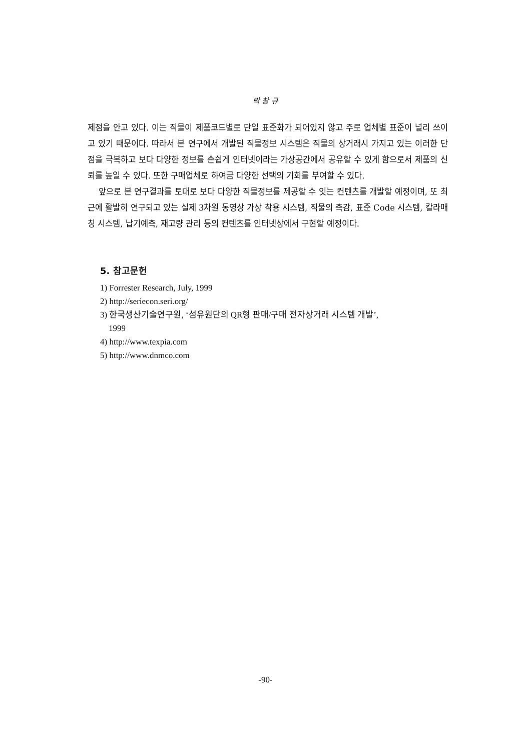박 창 규
제점을 안고 있다. 이는 직물이 제품코드별로 단일 표준화가 되어있지 않고 주로 업체별 표준이 널리 쓰이고 있기 때문이다. 따라서 본 연구에서 개발된 직물정보 시스템은 직물의 상거래시 가지고 있는 이러한 단점을 극복하고 보다 다양한 정보를 손쉽게 인터넷이라는 가상공간에서 공유할 수 있게 함으로서 제품의 신뢰를 높일 수 있다. 또한 구매업체로 하여금 다양한 선택의 기회를 부여할 수 있다.
앞으로 본 연구결과를 토대로 보다 다양한 직물정보를 제공할 수 잇는 컨텐츠를 개발할 예정이며, 또 최근에 활발히 연구되고 있는 실제 3차원 동영상 가상 착용 시스템, 직물의 촉감, 표준 Code 시스템, 칼라매칭 시스템, 납기예측, 재고량 관리 등의 컨텐츠를 인터넷상에서 구현할 예정이다.
5. 참고문헌
1) Forrester Research, July, 1999
2) http://seriecon.seri.org/
3) 한국생산기술연구원, ‘섬유원단의 QR형 판매/구매 전자상거래 시스템 개발’,
1999
4) http://www.texpia.com
5) http://www.dnmco.com
-90-